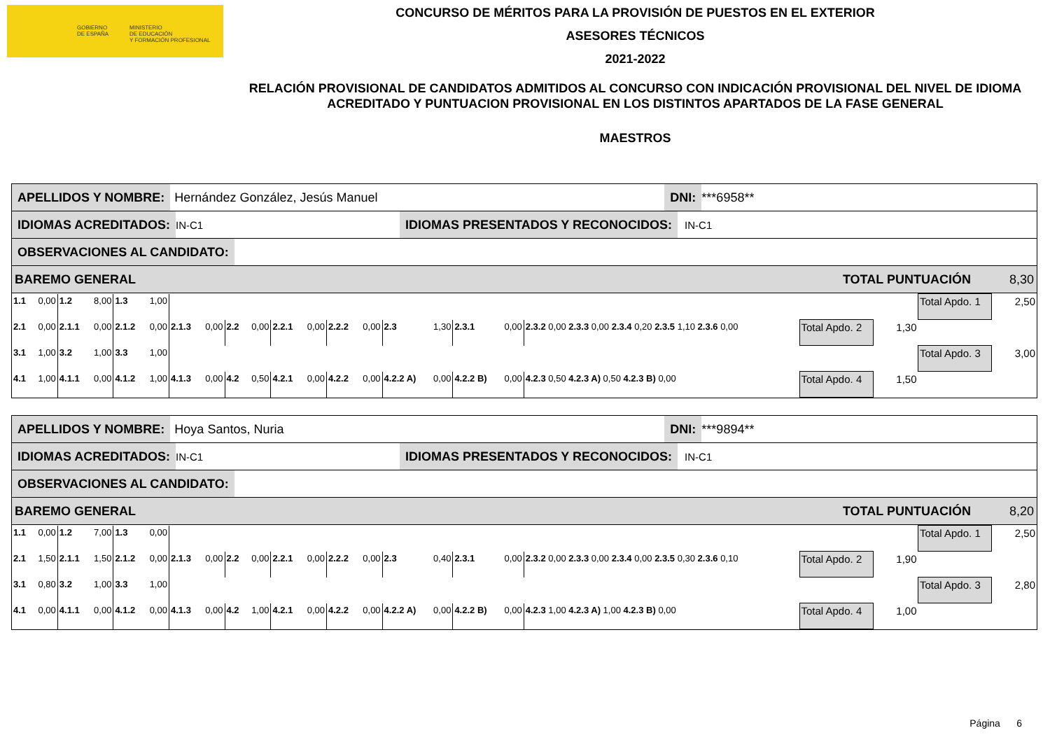GOBIERNO
DE ESPAÑA
MINISTERIO
DE EDUCACIÓN
Y FORMACIÓN PROFESIONAL
CONCURSO DE MÉRITOS PARA LA PROVISIÓN DE PUESTOS EN EL EXTERIOR
ASESORES TÉCNICOS
2021-2022
RELACIÓN PROVISIONAL DE CANDIDATOS ADMITIDOS AL CONCURSO CON INDICACIÓN PROVISIONAL DEL NIVEL DE IDIOMA ACREDITADO Y PUNTUACION PROVISIONAL EN LOS DISTINTOS APARTADOS DE LA FASE GENERAL
MAESTROS
APELLIDOS Y NOMBRE:
Hernández González, Jesús Manuel
DNI:
***6958**
IDIOMAS ACREDITADOS:
IN-C1
IDIOMAS PRESENTADOS Y RECONOCIDOS:
IN-C1
OBSERVACIONES AL CANDIDATO:
BAREMO GENERAL TOTAL PUNTUACIÓN 8,30
| 1.1 | 0,00 | 1.2 | 8,00 | 1.3 | 1,00 | | | | | | | | | | | | | | | | | Total Apdo. 1 | 2,50 |
| 2.1 | 0,00 | 2.1.1 | 0,00 | 2.1.2 | 0,00 | 2.1.3 | 0,00 | 2.2 | 0,00 | 2.2.1 | 0,00 | 2.2.2 | 0,00 | 2.3 | 1,30 | 2.3.1 | 0,00 | 2.3.2 0,00 2.3.3 0,00 2.3.4 0,20 2.3.5 1,10 2.3.6 0,00 | | Total Apdo. 2 | 1,30 | | |
| 3.1 | 1,00 | 3.2 | 1,00 | 3.3 | 1,00 | | | | | | | | | | | | | | | | | Total Apdo. 3 | 3,00 |
| 4.1 | 1,00 | 4.1.1 | 0,00 | 4.1.2 | 1,00 | 4.1.3 | 0,00 | 4.2 | 0,50 | 4.2.1 | 0,00 | 4.2.2 | 0,00 | 4.2.2 A) | 0,00 | 4.2.2 B) | 0,00 | 4.2.3 0,50 4.2.3 A) 0,50 4.2.3 B) 0,00 | | Total Apdo. 4 | 1,50 | | |
APELLIDOS Y NOMBRE:
Hoya Santos, Nuria
DNI:
***9894**
IDIOMAS ACREDITADOS:
IN-C1
IDIOMAS PRESENTADOS Y RECONOCIDOS:
IN-C1
OBSERVACIONES AL CANDIDATO:
BAREMO GENERAL TOTAL PUNTUACIÓN 8,20
| 1.1 | 0,00 | 1.2 | 7,00 | 1.3 | 0,00 | | | | | | | | | | | | | | | | | Total Apdo. 1 | 2,50 |
| 2.1 | 1,50 | 2.1.1 | 1,50 | 2.1.2 | 0,00 | 2.1.3 | 0,00 | 2.2 | 0,00 | 2.2.1 | 0,00 | 2.2.2 | 0,00 | 2.3 | 0,40 | 2.3.1 | 0,00 | 2.3.2 0,00 2.3.3 0,00 2.3.4 0,00 2.3.5 0,30 2.3.6 0,10 | | Total Apdo. 2 | 1,90 | | |
| 3.1 | 0,80 | 3.2 | 1,00 | 3.3 | 1,00 | | | | | | | | | | | | | | | | | Total Apdo. 3 | 2,80 |
| 4.1 | 0,00 | 4.1.1 | 0,00 | 4.1.2 | 0,00 | 4.1.3 | 0,00 | 4.2 | 1,00 | 4.2.1 | 0,00 | 4.2.2 | 0,00 | 4.2.2 A) | 0,00 | 4.2.2 B) | 0,00 | 4.2.3 1,00 4.2.3 A) 1,00 4.2.3 B) 0,00 | | Total Apdo. 4 | 1,00 | | |
Página 6